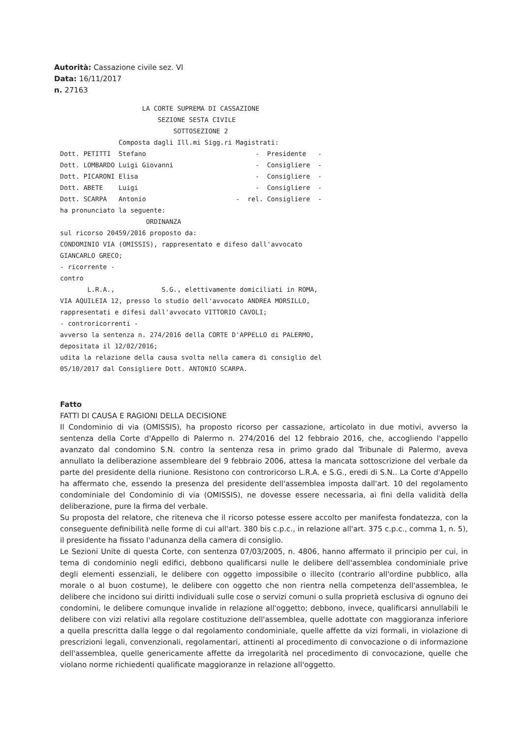Autorità: Cassazione civile sez. VI
Data: 16/11/2017
n. 27163
                     LA CORTE SUPREMA DI CASSAZIONE
                         SEZIONE SESTA CIVILE
                             SOTTOSEZIONE 2
               Composta dagli Ill.mi Sigg.ri Magistrati:
Dott. PETITTI  Stefano                            -  Presidente   -
Dott. LOMBARDO Luigi Giovanni                     -  Consigliere  -
Dott. PICARONI Elisa                              -  Consigliere  -
Dott. ABETE    Luigi                              -  Consigliere  -
Dott. SCARPA   Antonio                       -  rel. Consigliere  -
ha pronunciato la seguente:
                      ORDINANZA
sul ricorso 20459/2016 proposto da:
CONDOMINIO VIA (OMISSIS), rappresentato e difeso dall'avvocato
GIANCARLO GRECO;
- ricorrente -
contro
       L.R.A.,            S.G., elettivamente domiciliati in ROMA,
VIA AQUILEIA 12, presso lo studio dell'avvocato ANDREA MORSILLO,
rappresentati e difesi dall'avvocato VITTORIO CAVOLI;
- controricorrenti -
avverso la sentenza n. 274/2016 della CORTE D'APPELLO di PALERMO,
depositata il 12/02/2016;
udita la relazione della causa svolta nella camera di consiglio del
05/10/2017 dal Consigliere Dott. ANTONIO SCARPA.
Fatto
FATTI DI CAUSA E RAGIONI DELLA DECISIONE
Il Condominio di via (OMISSIS), ha proposto ricorso per cassazione, articolato in due motivi, avverso la sentenza della Corte d'Appello di Palermo n. 274/2016 del 12 febbraio 2016, che, accogliendo l'appello avanzato dal condomino S.N. contro la sentenza resa in primo grado dal Tribunale di Palermo, aveva annullato la deliberazione assembleare del 9 febbraio 2006, attesa la mancata sottoscrizione del verbale da parte del presidente della riunione. Resistono con controricorso L.R.A. e S.G., eredi di S.N.. La Corte d'Appello ha affermato che, essendo la presenza del presidente dell'assemblea imposta dall'art. 10 del regolamento condominiale del Condominio di via (OMISSIS), ne dovesse essere necessaria, ai fini della validità della deliberazione, pure la firma del verbale.
Su proposta del relatore, che riteneva che il ricorso potesse essere accolto per manifesta fondatezza, con la conseguente definibilità nelle forme di cui all'art. 380 bis c.p.c., in relazione all'art. 375 c.p.c., comma 1, n. 5), il presidente ha fissato l'adunanza della camera di consiglio.
Le Sezioni Unite di questa Corte, con sentenza 07/03/2005, n. 4806, hanno affermato il principio per cui, in tema di condominio negli edifici, debbono qualificarsi nulle le delibere dell'assemblea condominiale prive degli elementi essenziali, le delibere con oggetto impossibile o illecito (contrario all'ordine pubblico, alla morale o al buon costume), le delibere con oggetto che non rientra nella competenza dell'assemblea, le delibere che incidono sui diritti individuali sulle cose o servizi comuni o sulla proprietà esclusiva di ognuno dei condomini, le delibere comunque invalide in relazione all'oggetto; debbono, invece, qualificarsi annullabili le delibere con vizi relativi alla regolare costituzione dell'assemblea, quelle adottate con maggioranza inferiore a quella prescritta dalla legge o dal regolamento condominiale, quelle affette da vizi formali, in violazione di prescrizioni legali, convenzionali, regolamentari, attinenti al procedimento di convocazione o di informazione dell'assemblea, quelle genericamente affette da irregolarità nel procedimento di convocazione, quelle che violano norme richiedenti qualificate maggioranze in relazione all'oggetto.